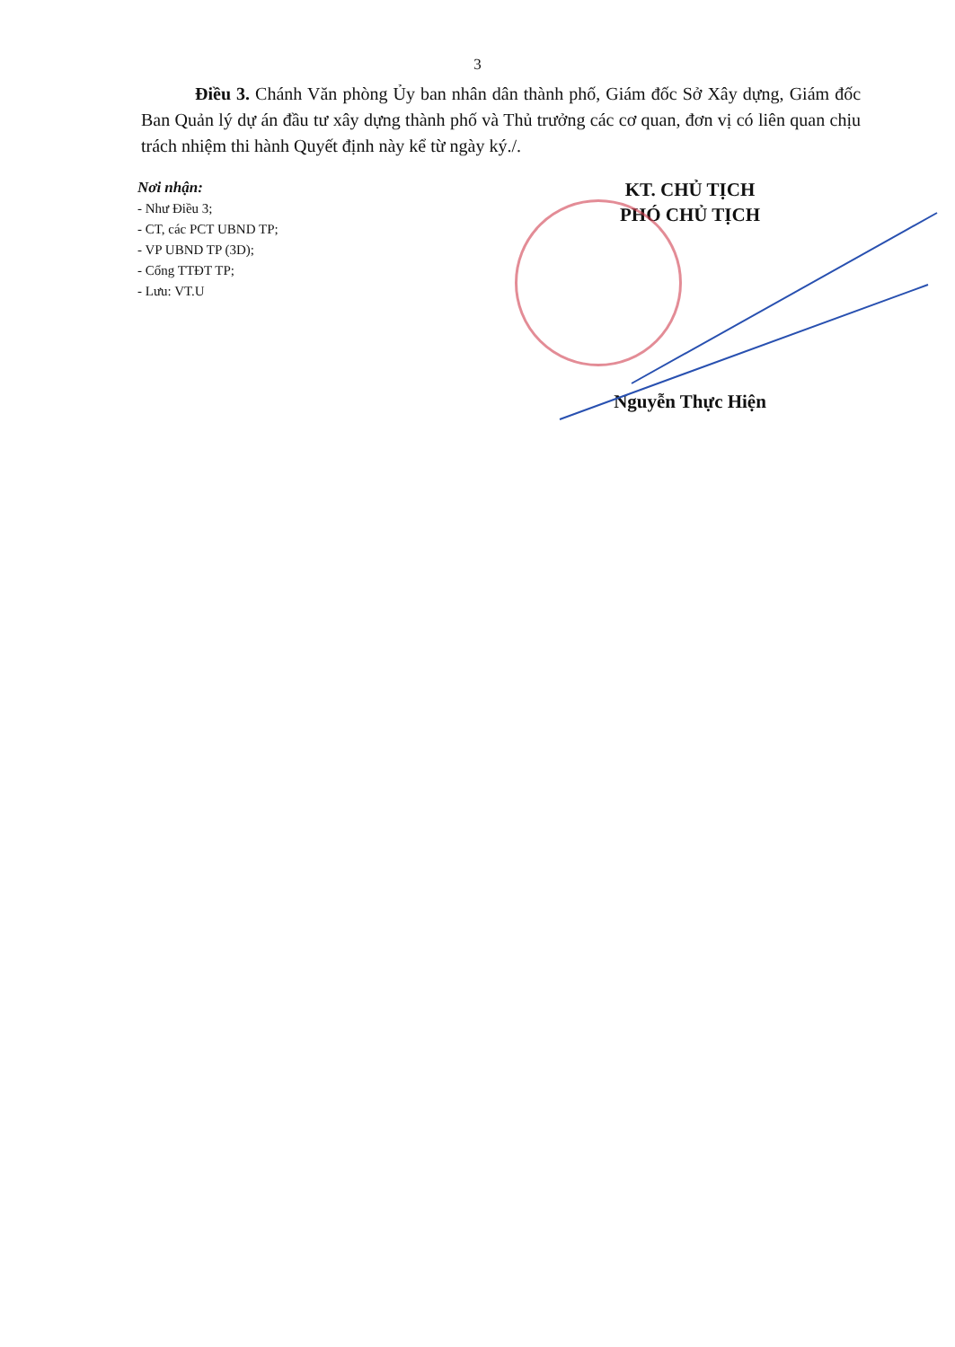3
Điều 3. Chánh Văn phòng Ủy ban nhân dân thành phố, Giám đốc Sở Xây dựng, Giám đốc Ban Quản lý dự án đầu tư xây dựng thành phố và Thủ trưởng các cơ quan, đơn vị có liên quan chịu trách nhiệm thi hành Quyết định này kể từ ngày ký./.
Nơi nhận:
- Như Điều 3;
- CT, các PCT UBND TP;
- VP UBND TP (3D);
- Cổng TTĐT TP;
- Lưu: VT.U
KT. CHỦ TỊCH
PHÓ CHỦ TỊCH
Nguyễn Thực Hiện